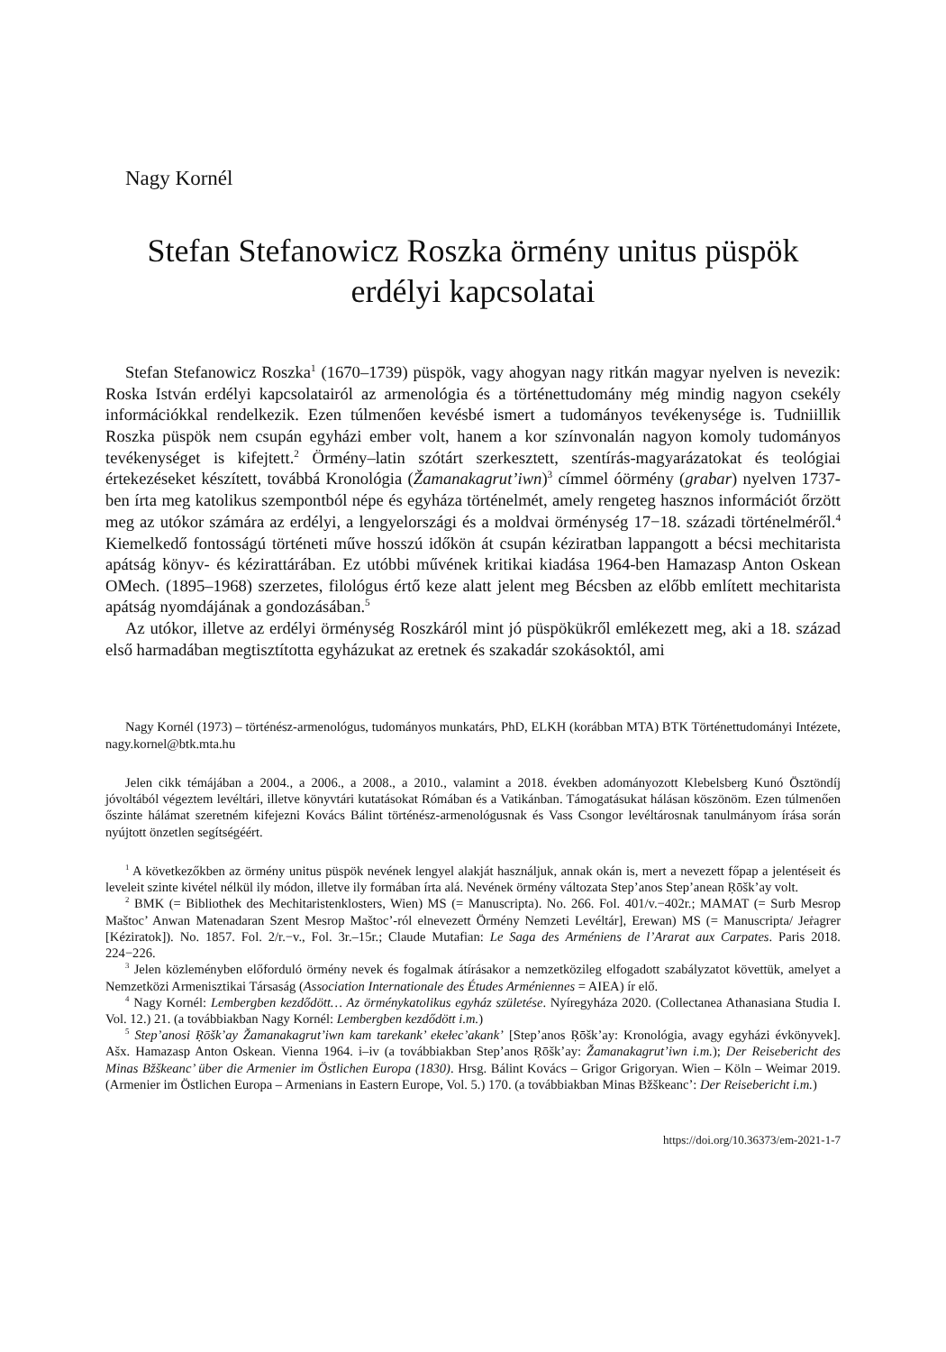Nagy Kornél
Stefan Stefanowicz Roszka örmény unitus püspök
erdélyi kapcsolatai
Stefan Stefanowicz Roszka<sup>1</sup> (1670–1739) püspök, vagy ahogyan nagy ritkán magyar nyelven is nevezik: Roska István erdélyi kapcsolatairól az armenológia és a történettudomány még mindig nagyon csekély információkkal rendelkezik. Ezen túlmenően kevésbé ismert a tudományos tevékenysége is. Tudniillik Roszka püspök nem csupán egyházi ember volt, hanem a kor színvonalán nagyon komoly tudományos tevékenységet is kifejtett.<sup>2</sup> Örmény–latin szótárt szerkesztett, szentírás-magyarázatokat és teológiai értekezéseket készített, továbbá Kronológia (Žamanakagrut’iwn)<sup>3</sup> címmel óörmény (grabar) nyelven 1737-ben írta meg katolikus szempontból népe és egyháza történelmét, amely rengeteg hasznos információt őrzött meg az utókor számára az erdélyi, a lengyelországi és a moldvai örménység 17−18. századi történelméről.<sup>4</sup> Kiemelkedő fontosságú történeti műve hosszú időkön át csupán kéziratban lappangott a bécsi mechitarista apátság könyv- és kézirattárában. Ez utóbbi művének kritikai kiadása 1964-ben Hamazasp Anton Oskean OMech. (1895–1968) szerzetes, filológus értő keze alatt jelent meg Bécsben az előbb említett mechitarista apátság nyomdájának a gondozásában.<sup>5</sup>
Az utókor, illetve az erdélyi örménység Roszkáról mint jó püspökükről emlékezett meg, aki a 18. század első harmadában megtisztította egyházukat az eretnek és szakadár szokásoktól, ami
Nagy Kornél (1973) – történész-armenológus, tudományos munkatárs, PhD, ELKH (korábban MTA) BTK Történettudományi Intézete, nagy.kornel@btk.mta.hu
Jelen cikk témájában a 2004., a 2006., a 2008., a 2010., valamint a 2018. években adományozott Klebelsberg Kunó Ösztöndíj jóvoltából végeztem levéltári, illetve könyvtári kutatásokat Rómában és a Vatikánban. Támogatásukat hálásan köszönöm. Ezen túlmenően őszinte hálámat szeretném kifejezni Kovács Bálint történész-armenológusnak és Vass Csongor levéltárosnak tanulmányom írása során nyújtott önzetlen segítségéért.
<sup>1</sup> A következőkben az örmény unitus püspök nevének lengyel alakját használjuk, annak okán is, mert a nevezett főpap a jelentéseit és leveleit szinte kivétel nélkül ily módon, illetve ily formában írta alá. Nevének örmény változata Step’anos Step’anean Ṛōšk’ay volt.
<sup>2</sup> BMK (= Bibliothek des Mechitaristenklosters, Wien) MS (= Manuscripta). No. 266. Fol. 401/v.−402r.; MAMAT (= Surb Mesrop Maštoc’ Anwan Matenadaran Szent Mesrop Maštoc’-ról elnevezett Örmény Nemzeti Levéltár], Erewan) MS (= Manuscripta/ Jeṙagrer [Kéziratok]). No. 1857. Fol. 2/r.−v., Fol. 3r.–15r.; Claude Mutafian: Le Saga des Arméniens de l’Ararat aux Carpates. Paris 2018. 224−226.
<sup>3</sup> Jelen közleményben előforduló örmény nevek és fogalmak átírásakor a nemzetközileg elfogadott szabályzatot követtük, amelyet a Nemzetközi Armenisztikai Társaság (Association Internationale des Études Arméniennes = AIEA) ír elő.
<sup>4</sup> Nagy Kornél: Lembergben kezdődött… Az örménykatolikus egyház születése. Nyíregyháza 2020. (Collectanea Athanasiana Studia I. Vol. 12.) 21. (a továbbiakban Nagy Kornél: Lembergben kezdődött i.m.)
<sup>5</sup> Step’anosi Ṛōšk’ay Žamanakagrut’iwn kam tarekank’ ekełec’akank’ [Step’anos Ṛōšk’ay: Kronológia, avagy egyházi évkönyvek]. Ašx. Hamazasp Anton Oskean. Vienna 1964. i–iv (a továbbiakban Step’anos Ṛōšk’ay: Žamanakagrut’iwn i.m.); Der Reisebericht des Minas Bžškeanc’ über die Armenier im Östlichen Europa (1830). Hrsg. Bálint Kovács – Grigor Grigoryan. Wien – Köln – Weimar 2019. (Armenier im Östlichen Europa – Armenians in Eastern Europe, Vol. 5.) 170. (a továbbiakban Minas Bžškeanc’: Der Reisebericht i.m.)
https://doi.org/10.36373/em-2021-1-7